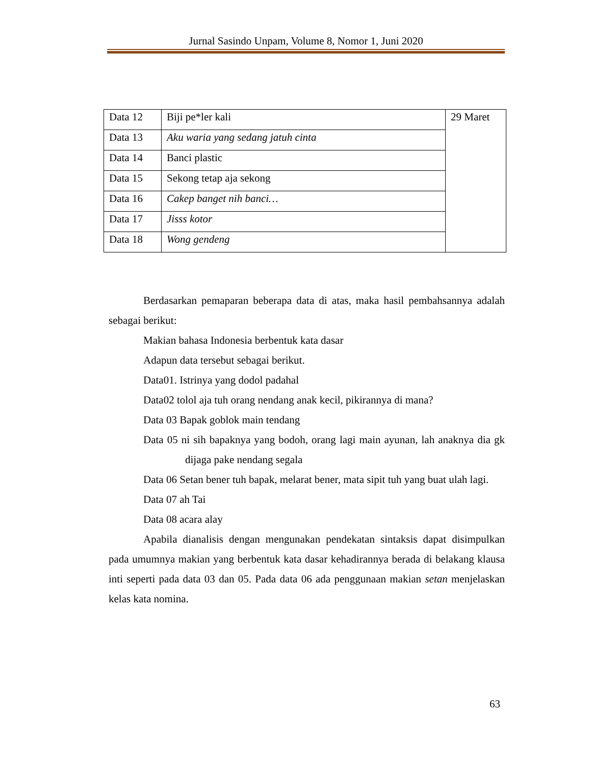Jurnal Sasindo Unpam, Volume 8, Nomor 1, Juni 2020
| Data 12 | Biji pe*ler kali | 29 Maret |
| Data 13 | Aku waria yang sedang jatuh cinta | |
| Data 14 | Banci plastic | |
| Data 15 | Sekong tetap aja sekong | |
| Data 16 | Cakep banget nih banci… | |
| Data 17 | Jisss kotor | |
| Data 18 | Wong gendeng | |
Berdasarkan pemaparan beberapa data di atas, maka hasil pembahsannya adalah sebagai berikut:
Makian bahasa Indonesia berbentuk kata dasar
Adapun data tersebut sebagai berikut.
Data01. Istrinya yang dodol padahal
Data02 tolol aja tuh orang nendang anak kecil, pikirannya di mana?
Data 03 Bapak goblok main tendang
Data 05 ni sih bapaknya yang bodoh, orang lagi main ayunan, lah anaknya dia gk dijaga pake nendang segala
Data 06 Setan bener tuh bapak, melarat bener, mata sipit tuh yang buat ulah lagi.
Data 07 ah Tai
Data 08 acara alay
Apabila dianalisis dengan mengunakan pendekatan sintaksis dapat disimpulkan pada umumnya makian yang berbentuk kata dasar kehadirannya berada di belakang klausa inti seperti pada data 03 dan 05. Pada data 06 ada penggunaan makian setan menjelaskan kelas kata nomina.
63